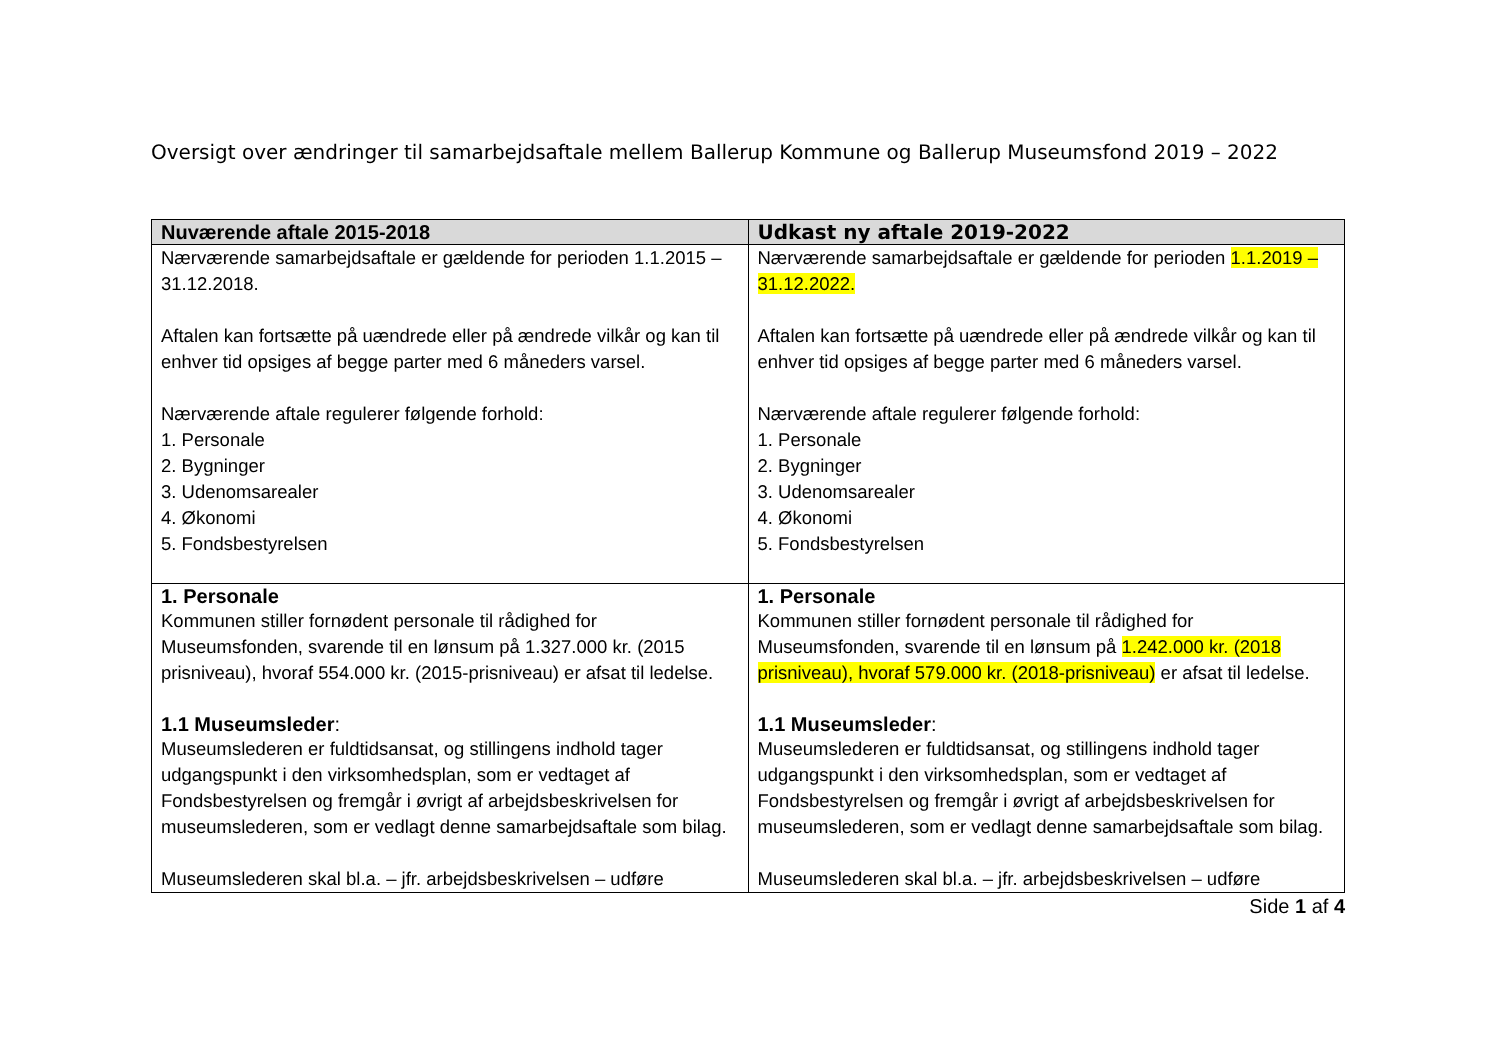Oversigt over ændringer til samarbejdsaftale mellem Ballerup Kommune og Ballerup Museumsfond 2019 – 2022
| Nuværende aftale 2015-2018 | Udkast ny aftale 2019-2022 |
| --- | --- |
| Nærværende samarbejdsaftale er gældende for perioden 1.1.2015 – 31.12.2018. Aftalen kan fortsætte på uændrede eller på ændrede vilkår og kan til enhver tid opsiges af begge parter med 6 måneders varsel. Nærværende aftale regulerer følgende forhold: 1. Personale 2. Bygninger 3. Udenomsarealer 4. Økonomi 5. Fondsbestyrelsen | Nærværende samarbejdsaftale er gældende for perioden 1.1.2019 – 31.12.2022. Aftalen kan fortsætte på uændrede eller på ændrede vilkår og kan til enhver tid opsiges af begge parter med 6 måneders varsel. Nærværende aftale regulerer følgende forhold: 1. Personale 2. Bygninger 3. Udenomsarealer 4. Økonomi 5. Fondsbestyrelsen |
| 1. Personale Kommunen stiller fornødent personale til rådighed for Museumsfonden, svarende til en lønsum på 1.327.000 kr. (2015 prisniveau), hvoraf 554.000 kr. (2015-prisniveau) er afsat til ledelse. 1.1 Museumsleder : Museumslederen er fuldtidsansat, og stillingens indhold tager udgangspunkt i den virksomhedsplan, som er vedtaget af Fondsbestyrelsen og fremgår i øvrigt af arbejdsbeskrivelsen for museumslederen, som er vedlagt denne samarbejdsaftale som bilag. Museumslederen skal bl.a. – jfr. arbejdsbeskrivelsen – udføre | 1. Personale Kommunen stiller fornødent personale til rådighed for Museumsfonden, svarende til en lønsum på 1.242.000 kr. (2018 prisniveau), hvoraf 579.000 kr. (2018-prisniveau) er afsat til ledelse. 1.1 Museumsleder : Museumslederen er fuldtidsansat, og stillingens indhold tager udgangspunkt i den virksomhedsplan, som er vedtaget af Fondsbestyrelsen og fremgår i øvrigt af arbejdsbeskrivelsen for museumslederen, som er vedlagt denne samarbejdsaftale som bilag. Museumslederen skal bl.a. – jfr. arbejdsbeskrivelsen – udføre |
Side 1 af 4